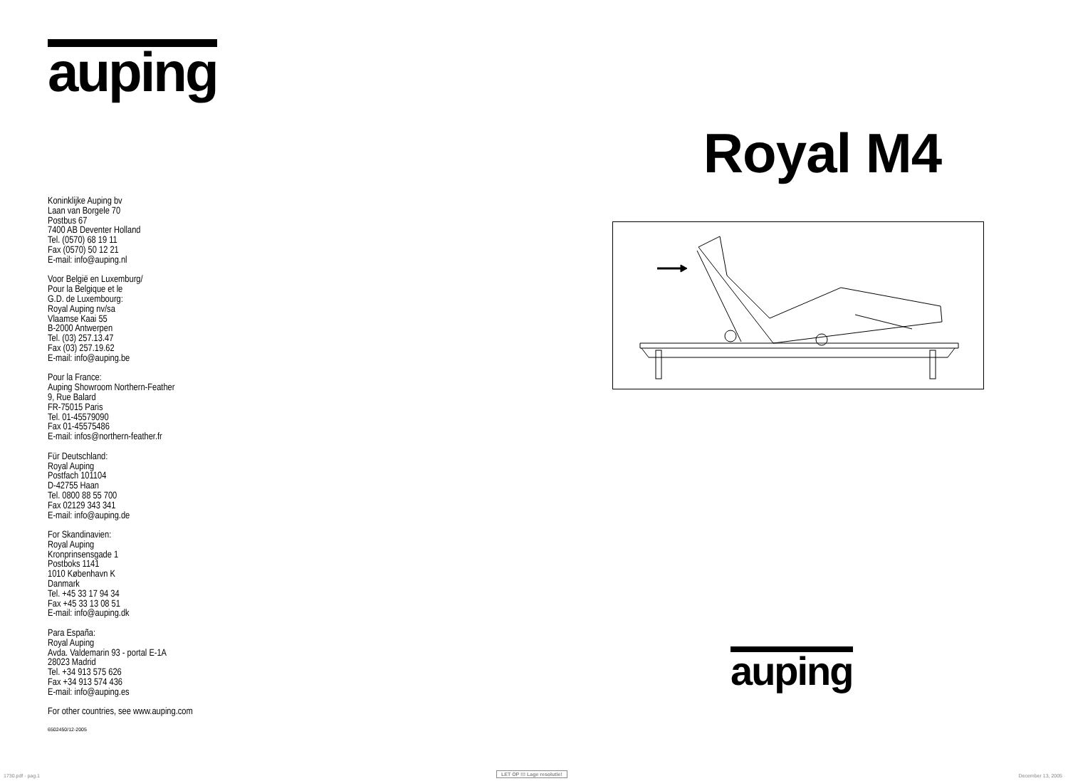auping
Koninklijke Auping bv
Laan van Borgele 70
Postbus 67
7400 AB Deventer Holland
Tel. (0570) 68 19 11
Fax (0570) 50 12 21
E-mail: info@auping.nl
Voor België en Luxemburg/
Pour la Belgique et le
G.D. de Luxembourg:
Royal Auping nv/sa
Vlaamse Kaai 55
B-2000 Antwerpen
Tel. (03) 257.13.47
Fax (03) 257.19.62
E-mail: info@auping.be
Pour la France:
Auping Showroom Northern-Feather
9, Rue Balard
FR-75015 Paris
Tel. 01-45579090
Fax 01-45575486
E-mail: infos@northern-feather.fr
Für Deutschland:
Royal Auping
Postfach 101104
D-42755 Haan
Tel. 0800 88 55 700
Fax 02129 343 341
E-mail: info@auping.de
For Skandinavien:
Royal Auping
Kronprinsensgade 1
Postboks 1141
1010 København K
Danmark
Tel. +45 33 17 94 34
Fax +45 33 13 08 51
E-mail: info@auping.dk
Para España:
Royal Auping
Avda. Valdemarin 93 - portal E-1A
28023 Madrid
Tel. +34 913 575 626
Fax +34 913 574 436
E-mail: info@auping.es
For other countries, see www.auping.com
6502450/12-2005
Royal M4
auping
1730.pdf - pag.1 LET OP !!! Lage resolutie! December 13, 2005